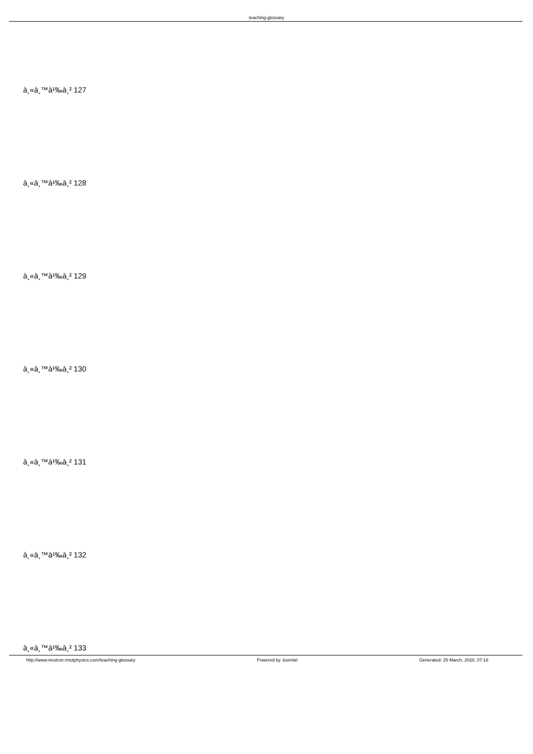teaching-glossary
à¸«à¸™à¹‰à¸² 127
à¸«à¸™à¹‰à¸² 128
à¸«à¸™à¹‰à¸² 129
à¸«à¸™à¹‰à¸² 130
à¸«à¸™à¹‰à¸² 131
à¸«à¸™à¹‰à¸² 132
à¸«à¸™à¹‰à¸² 133
http://www.neutron.rmutphysics.com/teaching-glossary Powered by Joomla! Generated: 25 March, 2020, 07:18